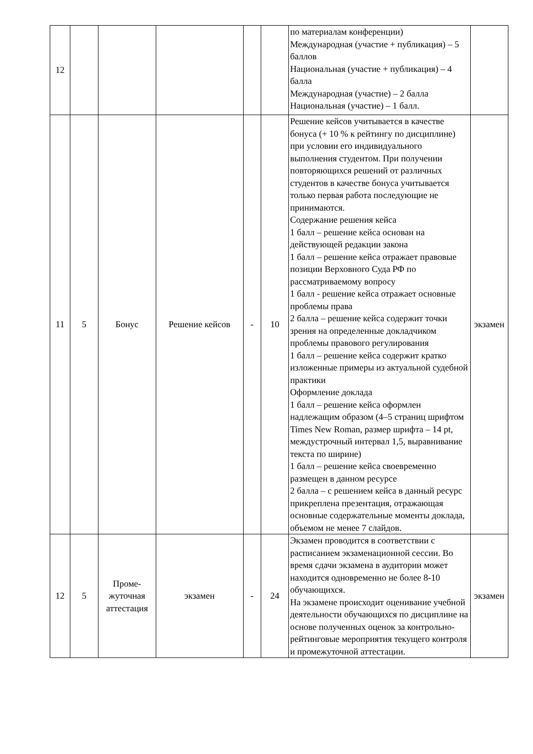| 12 | | | | | | по материалам конференции) Международная (участие + публикация) – 5 баллов Национальная (участие + публикация) – 4 балла Международная (участие) – 2 балла Национальная (участие) – 1 балл. | |
| 11 | 5 | Бонус | Решение кейсов | - | 10 | Решение кейсов учитывается в качестве бонуса (+ 10 % к рейтингу по дисциплине) при условии его индивидуального выполнения студентом. При получении повторяющихся решений от различных студентов в качестве бонуса учитывается только первая работа последующие не принимаются. Содержание решения кейса 1 балл – решение кейса основан на действующей редакции закона 1 балл – решение кейса отражает правовые позиции Верховного Суда РФ по рассматриваемому вопросу 1 балл - решение кейса отражает основные проблемы права 2 балла – решение кейса содержит точки зрения на определенные докладчиком проблемы правового регулирования 1 балл – решение кейса содержит кратко изложенные примеры из актуальной судебной практики Оформление доклада 1 балл – решение кейса оформлен надлежащим образом (4–5 страниц шрифтом Times New Roman, размер шрифта – 14 pt, междустрочный интервал 1,5, выравнивание текста по ширине) 1 балл – решение кейса своевременно размещен в данном ресурсе 2 балла – с решением кейса в данный ресурс прикреплена презентация, отражающая основные содержательные моменты доклада, объемом не менее 7 слайдов. | экзамен |
| 12 | 5 | Проме- жуточная аттестация | экзамен | - | 24 | Экзамен проводится в соответствии с расписанием экзаменационной сессии. Во время сдачи экзамена в аудитории может находится одновременно не более 8-10 обучающихся. На экзамене происходит оценивание учебной деятельности обучающихся по дисциплине на основе полученных оценок за контрольно-рейтинговые мероприятия текущего контроля и промежуточной аттестации. | экзамен |